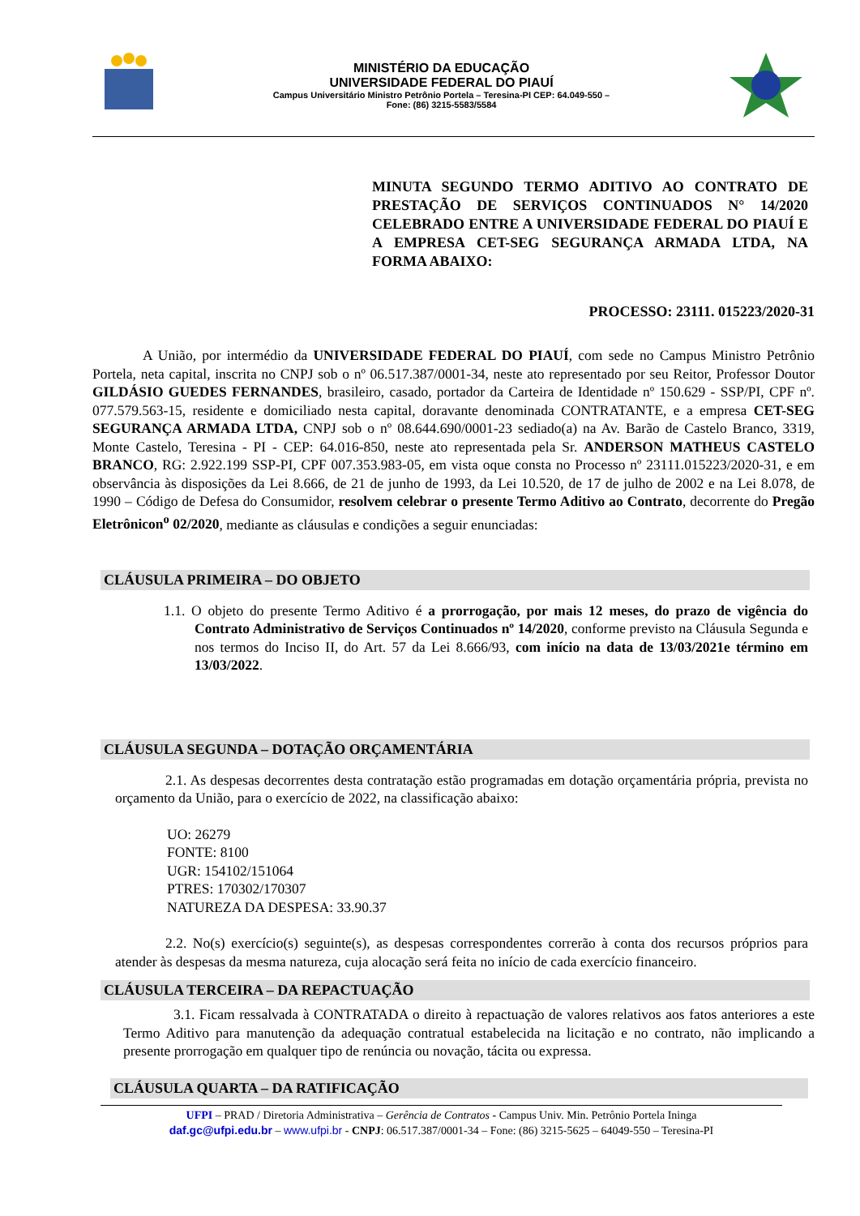MINISTÉRIO DA EDUCAÇÃO
UNIVERSIDADE FEDERAL DO PIAUÍ
Campus Universitário Ministro Petrônio Portela – Teresina-PI CEP: 64.049-550 –
Fone: (86) 3215-5583/5584
MINUTA SEGUNDO TERMO ADITIVO AO CONTRATO DE PRESTAÇÃO DE SERVIÇOS CONTINUADOS N° 14/2020 CELEBRADO ENTRE A UNIVERSIDADE FEDERAL DO PIAUÍ E A EMPRESA CET-SEG SEGURANÇA ARMADA LTDA, NA FORMA ABAIXO:
PROCESSO: 23111. 015223/2020-31
A União, por intermédio da UNIVERSIDADE FEDERAL DO PIAUÍ, com sede no Campus Ministro Petrônio Portela, neta capital, inscrita no CNPJ sob o nº 06.517.387/0001-34, neste ato representado por seu Reitor, Professor Doutor GILDÁSIO GUEDES FERNANDES, brasileiro, casado, portador da Carteira de Identidade nº 150.629 - SSP/PI, CPF nº. 077.579.563-15, residente e domiciliado nesta capital, doravante denominada CONTRATANTE, e a empresa CET-SEG SEGURANÇA ARMADA LTDA, CNPJ sob o nº 08.644.690/0001-23 sediado(a) na Av. Barão de Castelo Branco, 3319, Monte Castelo, Teresina - PI - CEP: 64.016-850, neste ato representada pela Sr. ANDERSON MATHEUS CASTELO BRANCO, RG: 2.922.199 SSP-PI, CPF 007.353.983-05, em vista oque consta no Processo nº 23111.015223/2020-31, e em observância às disposições da Lei 8.666, de 21 de junho de 1993, da Lei 10.520, de 17 de julho de 2002 e na Lei 8.078, de 1990 – Código de Defesa do Consumidor, resolvem celebrar o presente Termo Aditivo ao Contrato, decorrente do Pregão Eletrônicon<sup>o</sup> 02/2020, mediante as cláusulas e condições a seguir enunciadas:
CLÁUSULA PRIMEIRA – DO OBJETO
1.1. O objeto do presente Termo Aditivo é a prorrogação, por mais 12 meses, do prazo de vigência do Contrato Administrativo de Serviços Continuados nº 14/2020, conforme previsto na Cláusula Segunda e nos termos do Inciso II, do Art. 57 da Lei 8.666/93, com início na data de 13/03/2021e término em 13/03/2022.
CLÁUSULA SEGUNDA – DOTAÇÃO ORÇAMENTÁRIA
2.1. As despesas decorrentes desta contratação estão programadas em dotação orçamentária própria, prevista no orçamento da União, para o exercício de 2022, na classificação abaixo:
UO: 26279
FONTE: 8100
UGR: 154102/151064
PTRES: 170302/170307
NATUREZA DA DESPESA: 33.90.37
2.2. No(s) exercício(s) seguinte(s), as despesas correspondentes correrão à conta dos recursos próprios para atender às despesas da mesma natureza, cuja alocação será feita no início de cada exercício financeiro.
CLÁUSULA TERCEIRA – DA REPACTUAÇÃO
3.1. Ficam ressalvada à CONTRATADA o direito à repactuação de valores relativos aos fatos anteriores a este Termo Aditivo para manutenção da adequação contratual estabelecida na licitação e no contrato, não implicando a presente prorrogação em qualquer tipo de renúncia ou novação, tácita ou expressa.
CLÁUSULA QUARTA – DA RATIFICAÇÃO
UFPI – PRAD / Diretoria Administrativa – Gerência de Contratos - Campus Univ. Min. Petrônio Portela Ininga
daf.gc@ufpi.edu.br – www.ufpi.br - CNPJ: 06.517.387/0001-34 – Fone: (86) 3215-5625 – 64049-550 – Teresina-PI